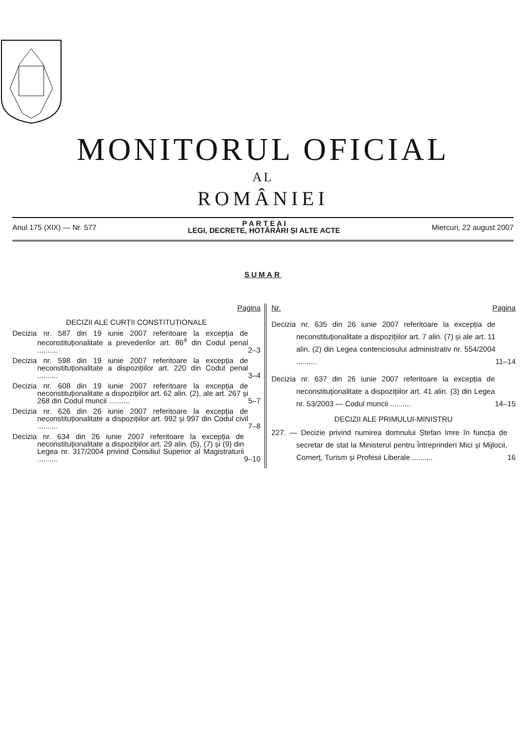MONITORUL OFICIAL
AL
ROMÂNIEI
Anul 175 (XIX) — Nr. 577
P A R T E A I
LEGI, DECRETE, HOTĂRÂRI ȘI ALTE ACTE
Miercuri, 22 august 2007
SUMAR
Pagina
DECIZII ALE CURȚII CONSTITUȚIONALE
Decizia nr. 587 din 19 iunie 2007 referitoare la excepția de neconstituționalitate a prevederilor art. 86<sup>4</sup> din Codul penal ..........
2–3
Decizia nr. 598 din 19 iunie 2007 referitoare la excepția de neconstituționalitate a dispozițiilor art. 220 din Codul penal ..........
3–4
Decizia nr. 608 din 19 iunie 2007 referitoare la excepția de neconstituționalitate a dispozițiilor art. 62 alin. (2), ale art. 267 și 268 din Codul muncii ..........
5–7
Decizia nr. 626 din 26 iunie 2007 referitoare la excepția de neconstituționalitate a dispozițiilor art. 992 și 997 din Codul civil ..........
7–8
Decizia nr. 634 din 26 iunie 2007 referitoare la excepția de neconstituționalitate a dispozițiilor art. 29 alin. (5), (7) și (9) din Legea nr. 317/2004 privind Consiliul Superior al Magistraturii ..........
9–10
Nr. Pagina
Decizia nr. 635 din 26 iunie 2007 referitoare la excepția de neconstituționalitate a dispozițiilor art. 7 alin. (7) și ale art. 11 alin. (2) din Legea contenciosului administrativ nr. 554/2004 ..........
11–14
Decizia nr. 637 din 26 iunie 2007 referitoare la excepția de neconstituționalitate a dispozițiilor art. 41 alin. (3) din Legea nr. 53/2003 — Codul muncii ..........
14–15
DECIZII ALE PRIMULUI-MINISTRU
227. — Decizie privind numirea domnului Ștefan Imre în funcția de secretar de stat la Ministerul pentru Întreprinderi Mici și Mijlocii, Comerț, Turism și Profesii Liberale ..........
16